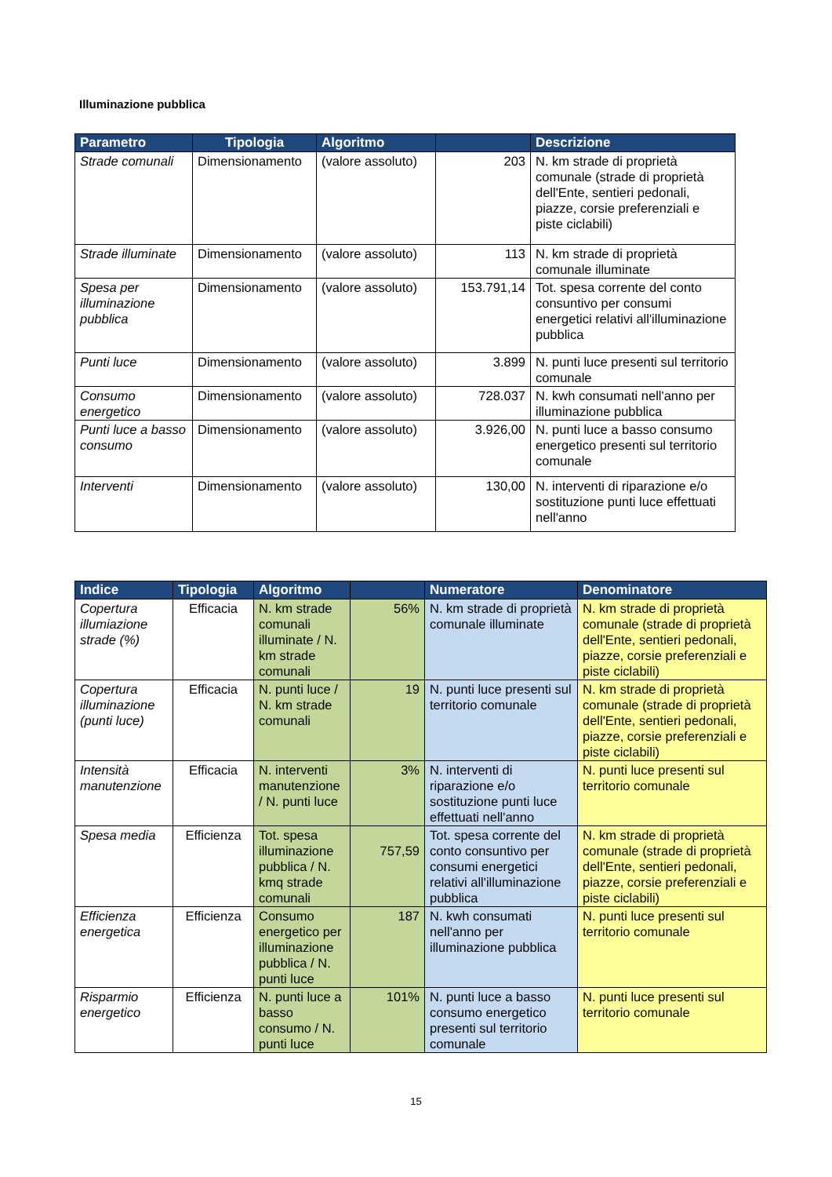Illuminazione pubblica
| Parametro | Tipologia | Algoritmo | | Descrizione |
| --- | --- | --- | --- | --- |
| Strade comunali | Dimensionamento | (valore assoluto) | 203 | N. km strade di proprietà comunale (strade di proprietà dell'Ente, sentieri pedonali, piazze, corsie preferenziali e piste ciclabili) |
| Strade illuminate | Dimensionamento | (valore assoluto) | 113 | N. km strade di proprietà comunale illuminate |
| Spesa per illuminazione pubblica | Dimensionamento | (valore assoluto) | 153.791,14 | Tot. spesa corrente del conto consuntivo per consumi energetici relativi all'illuminazione pubblica |
| Punti luce | Dimensionamento | (valore assoluto) | 3.899 | N. punti luce presenti sul territorio comunale |
| Consumo energetico | Dimensionamento | (valore assoluto) | 728.037 | N. kwh consumati nell'anno per illuminazione pubblica |
| Punti luce a basso consumo | Dimensionamento | (valore assoluto) | 3.926,00 | N. punti luce a basso consumo energetico presenti sul territorio comunale |
| Interventi | Dimensionamento | (valore assoluto) | 130,00 | N. interventi di riparazione e/o sostituzione punti luce effettuati nell'anno |
| Indice | Tipologia | Algoritmo | | Numeratore | Denominatore |
| --- | --- | --- | --- | --- | --- |
| Copertura illumiazione strade (%) | Efficacia | N. km strade comunali illuminate / N. km strade comunali | 56% | N. km strade di proprietà comunale illuminate | N. km strade di proprietà comunale (strade di proprietà dell'Ente, sentieri pedonali, piazze, corsie preferenziali e piste ciclabili) |
| Copertura illuminazione (punti luce) | Efficacia | N. punti luce / N. km strade comunali | 19 | N. punti luce presenti sul territorio comunale | N. km strade di proprietà comunale (strade di proprietà dell'Ente, sentieri pedonali, piazze, corsie preferenziali e piste ciclabili) |
| Intensità manutenzione | Efficacia | N. interventi manutenzione / N. punti luce | 3% | N. interventi di riparazione e/o sostituzione punti luce effettuati nell'anno | N. punti luce presenti sul territorio comunale |
| Spesa media | Efficienza | Tot. spesa illuminazione pubblica / N. kmq strade comunali | 757,59 | Tot. spesa corrente del conto consuntivo per consumi energetici relativi all'illuminazione pubblica | N. km strade di proprietà comunale (strade di proprietà dell'Ente, sentieri pedonali, piazze, corsie preferenziali e piste ciclabili) |
| Efficienza energetica | Efficienza | Consumo energetico per illuminazione pubblica / N. punti luce | 187 | N. kwh consumati nell'anno per illuminazione pubblica | N. punti luce presenti sul territorio comunale |
| Risparmio energetico | Efficienza | N. punti luce a basso consumo / N. punti luce | 101% | N. punti luce a basso consumo energetico presenti sul territorio comunale | N. punti luce presenti sul territorio comunale |
15